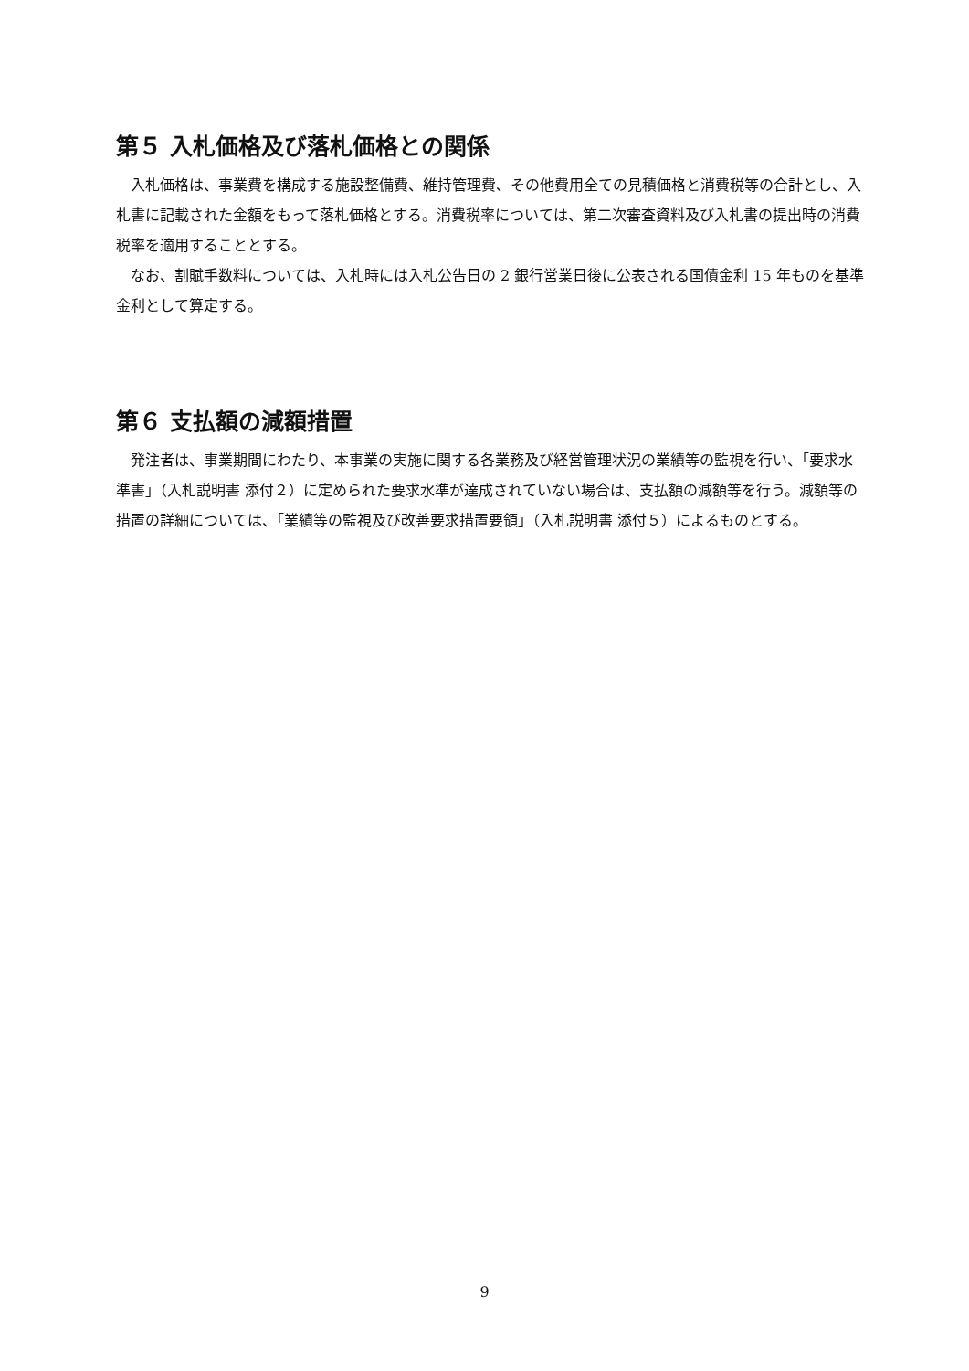第５ 入札価格及び落札価格との関係
　入札価格は、事業費を構成する施設整備費、維持管理費、その他費用全ての見積価格と消費税等の合計とし、入札書に記載された金額をもって落札価格とする。消費税率については、第二次審査資料及び入札書の提出時の消費税率を適用することとする。
　なお、割賦手数料については、入札時には入札公告日の 2 銀行営業日後に公表される国債金利 15 年ものを基準金利として算定する。
第６ 支払額の減額措置
　発注者は、事業期間にわたり、本事業の実施に関する各業務及び経営管理状況の業績等の監視を行い、「要求水準書」（入札説明書 添付２）に定められた要求水準が達成されていない場合は、支払額の減額等を行う。減額等の措置の詳細については、「業績等の監視及び改善要求措置要領」（入札説明書 添付５）によるものとする。
9